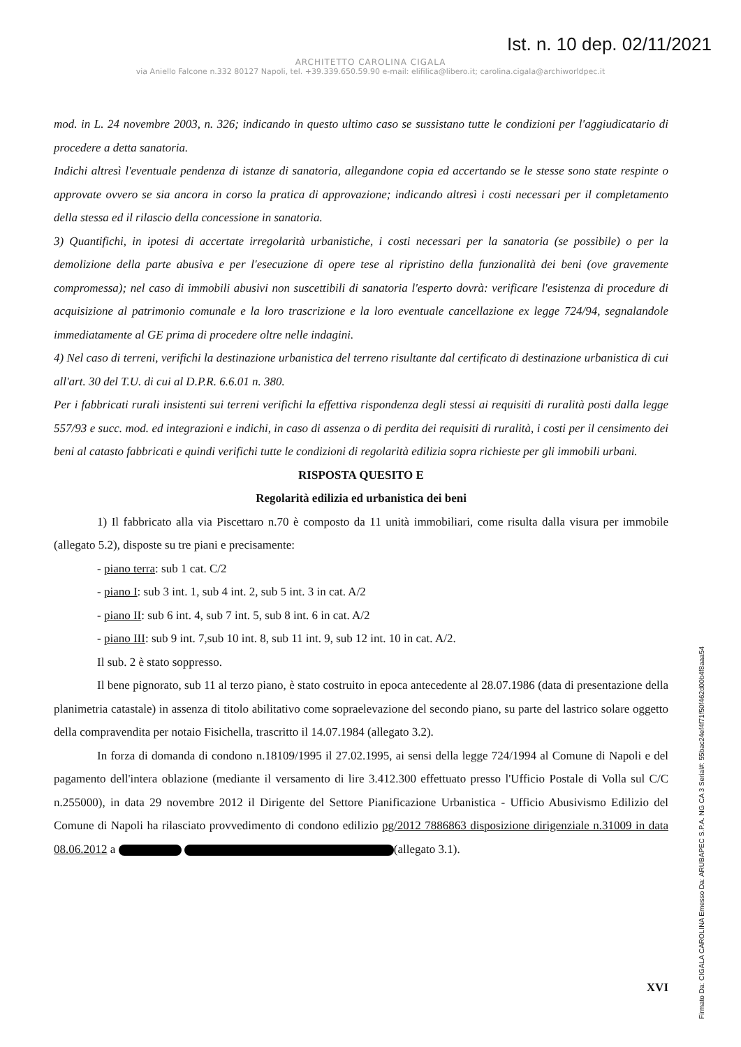Ist. n. 10 dep. 02/11/2021
ARCHITETTO CAROLINA CIGALA
via Aniello Falcone n.332 80127 Napoli, tel. +39.339.650.59.90 e-mail: elifilica@libero.it; carolina.cigala@archiworldpec.it
mod. in L. 24 novembre 2003, n. 326; indicando in questo ultimo caso se sussistano tutte le condizioni per l'aggiudicatario di procedere a detta sanatoria.
Indichi altresì l'eventuale pendenza di istanze di sanatoria, allegandone copia ed accertando se le stesse sono state respinte o approvate ovvero se sia ancora in corso la pratica di approvazione; indicando altresì i costi necessari per il completamento della stessa ed il rilascio della concessione in sanatoria.
3) Quantifichi, in ipotesi di accertate irregolarità urbanistiche, i costi necessari per la sanatoria (se possibile) o per la demolizione della parte abusiva e per l'esecuzione di opere tese al ripristino della funzionalità dei beni (ove gravemente compromessa); nel caso di immobili abusivi non suscettibili di sanatoria l'esperto dovrà: verificare l'esistenza di procedure di acquisizione al patrimonio comunale e la loro trascrizione e la loro eventuale cancellazione ex legge 724/94, segnalandole immediatamente al GE prima di procedere oltre nelle indagini.
4) Nel caso di terreni, verifichi la destinazione urbanistica del terreno risultante dal certificato di destinazione urbanistica di cui all'art. 30 del T.U. di cui al D.P.R. 6.6.01 n. 380.
Per i fabbricati rurali insistenti sui terreni verifichi la effettiva rispondenza degli stessi ai requisiti di ruralità posti dalla legge 557/93 e succ. mod. ed integrazioni e indichi, in caso di assenza o di perdita dei requisiti di ruralità, i costi per il censimento dei beni al catasto fabbricati e quindi verifichi tutte le condizioni di regolarità edilizia sopra richieste per gli immobili urbani.
RISPOSTA QUESITO E
Regolarità edilizia ed urbanistica dei beni
1) Il fabbricato alla via Piscettaro n.70 è composto da 11 unità immobiliari, come risulta dalla visura per immobile (allegato 5.2), disposte su tre piani e precisamente:
- piano terra: sub 1 cat. C/2
- piano I: sub 3 int. 1, sub 4 int. 2, sub 5 int. 3 in cat. A/2
- piano II: sub 6 int. 4, sub 7 int. 5, sub 8 int. 6 in cat. A/2
- piano III: sub 9 int. 7,sub 10 int. 8, sub 11 int. 9, sub 12 int. 10 in cat. A/2.
Il sub. 2 è stato soppresso.
Il bene pignorato, sub 11 al terzo piano, è stato costruito in epoca antecedente al 28.07.1986 (data di presentazione della planimetria catastale) in assenza di titolo abilitativo come sopraelevazione del secondo piano, su parte del lastrico solare oggetto della compravendita per notaio Fisichella, trascritto il 14.07.1984 (allegato 3.2).
In forza di domanda di condono n.18109/1995 il 27.02.1995, ai sensi della legge 724/1994 al Comune di Napoli e del pagamento dell'intera oblazione (mediante il versamento di lire 3.412.300 effettuato presso l'Ufficio Postale di Volla sul C/C n.255000), in data 29 novembre 2012 il Dirigente del Settore Pianificazione Urbanistica - Ufficio Abusivismo Edilizio del Comune di Napoli ha rilasciato provvedimento di condono edilizio pg/2012 7886863 disposizione dirigenziale n.31009 in data 08.06.2012 a (allegato 3.1).
XVI
Firmato Da: CIGALA CAROLINA Emesso Da: ARUBAPEC S.P.A. NG CA 3 Serial#: 55bac24ef4f71f50f462d00b4f8aaa54